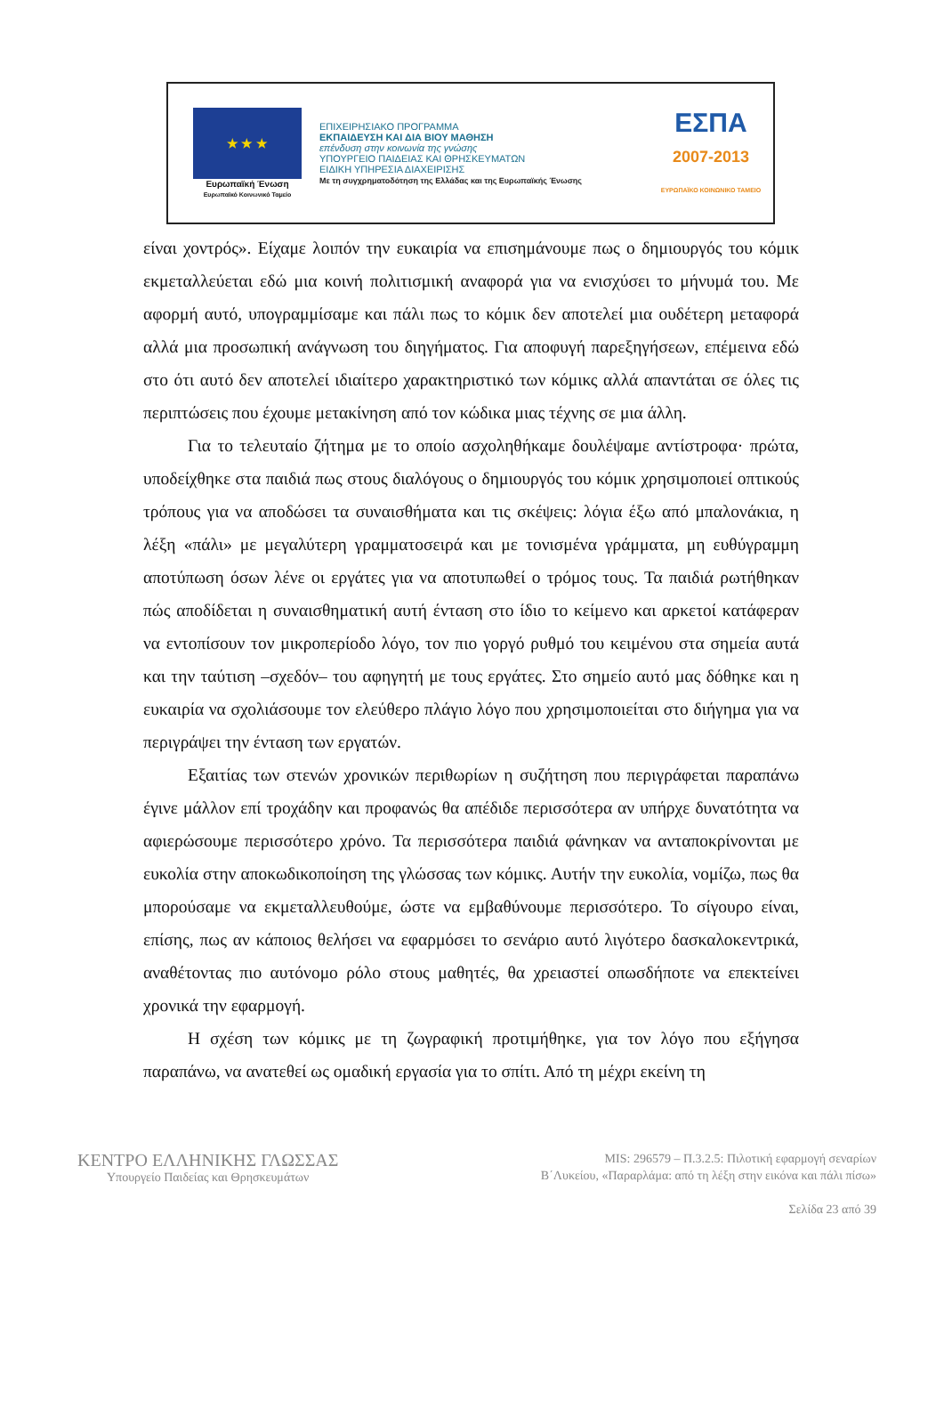★ ★ ★
Ευρωπαϊκή Ένωση
Ευρωπαϊκό Κοινωνικό Ταμείο
ΕΠΙΧΕΙΡΗΣΙΑΚΟ ΠΡΟΓΡΑΜΜΑ
ΕΚΠΑΙΔΕΥΣΗ ΚΑΙ ΔΙΑ ΒΙΟΥ ΜΑΘΗΣΗ
επένδυση στην κοινωνία της γνώσης
ΥΠΟΥΡΓΕΙΟ ΠΑΙΔΕΙΑΣ ΚΑΙ ΘΡΗΣΚΕΥΜΑΤΩΝ
ΕΙΔΙΚΗ ΥΠΗΡΕΣΙΑ ΔΙΑΧΕΙΡΙΣΗΣ
Με τη συγχρηματοδότηση της Ελλάδας και της Ευρωπαϊκής Ένωσης
ΕΣΠΑ
2007-2013
ΕΥΡΩΠΑΪΚΟ ΚΟΙΝΩΝΙΚΟ ΤΑΜΕΙΟ
είναι χοντρός». Είχαμε λοιπόν την ευκαιρία να επισημάνουμε πως ο δημιουργός του κόμικ εκμεταλλεύεται εδώ μια κοινή πολιτισμική αναφορά για να ενισχύσει το μήνυμά του. Με αφορμή αυτό, υπογραμμίσαμε και πάλι πως το κόμικ δεν αποτελεί μια ουδέτερη μεταφορά αλλά μια προσωπική ανάγνωση του διηγήματος. Για αποφυγή παρεξηγήσεων, επέμεινα εδώ στο ότι αυτό δεν αποτελεί ιδιαίτερο χαρακτηριστικό των κόμικς αλλά απαντάται σε όλες τις περιπτώσεις που έχουμε μετακίνηση από τον κώδικα μιας τέχνης σε μια άλλη.
Για το τελευταίο ζήτημα με το οποίο ασχοληθήκαμε δουλέψαμε αντίστροφα· πρώτα, υποδείχθηκε στα παιδιά πως στους διαλόγους ο δημιουργός του κόμικ χρησιμοποιεί οπτικούς τρόπους για να αποδώσει τα συναισθήματα και τις σκέψεις: λόγια έξω από μπαλονάκια, η λέξη «πάλι» με μεγαλύτερη γραμματοσειρά και με τονισμένα γράμματα, μη ευθύγραμμη αποτύπωση όσων λένε οι εργάτες για να αποτυπωθεί ο τρόμος τους. Τα παιδιά ρωτήθηκαν πώς αποδίδεται η συναισθηματική αυτή ένταση στο ίδιο το κείμενο και αρκετοί κατάφεραν να εντοπίσουν τον μικροπερίοδο λόγο, τον πιο γοργό ρυθμό του κειμένου στα σημεία αυτά και την ταύτιση –σχεδόν– του αφηγητή με τους εργάτες. Στο σημείο αυτό μας δόθηκε και η ευκαιρία να σχολιάσουμε τον ελεύθερο πλάγιο λόγο που χρησιμοποιείται στο διήγημα για να περιγράψει την ένταση των εργατών.
Εξαιτίας των στενών χρονικών περιθωρίων η συζήτηση που περιγράφεται παραπάνω έγινε μάλλον επί τροχάδην και προφανώς θα απέδιδε περισσότερα αν υπήρχε δυνατότητα να αφιερώσουμε περισσότερο χρόνο. Τα περισσότερα παιδιά φάνηκαν να ανταποκρίνονται με ευκολία στην αποκωδικοποίηση της γλώσσας των κόμικς. Αυτήν την ευκολία, νομίζω, πως θα μπορούσαμε να εκμεταλλευθούμε, ώστε να εμβαθύνουμε περισσότερο. Το σίγουρο είναι, επίσης, πως αν κάποιος θελήσει να εφαρμόσει το σενάριο αυτό λιγότερο δασκαλοκεντρικά, αναθέτοντας πιο αυτόνομο ρόλο στους μαθητές, θα χρειαστεί οπωσδήποτε να επεκτείνει χρονικά την εφαρμογή.
Η σχέση των κόμικς με τη ζωγραφική προτιμήθηκε, για τον λόγο που εξήγησα παραπάνω, να ανατεθεί ως ομαδική εργασία για το σπίτι. Από τη μέχρι εκείνη τη
ΚΕΝΤΡΟ ΕΛΛΗΝΙΚΗΣ ΓΛΩΣΣΑΣ
Υπουργείο Παιδείας και Θρησκευμάτων
MIS: 296579 – Π.3.2.5: Πιλοτική εφαρμογή σεναρίων
Β΄Λυκείου, «Παραρλάμα: από τη λέξη στην εικόνα και πάλι πίσω»
Σελίδα 23 από 39